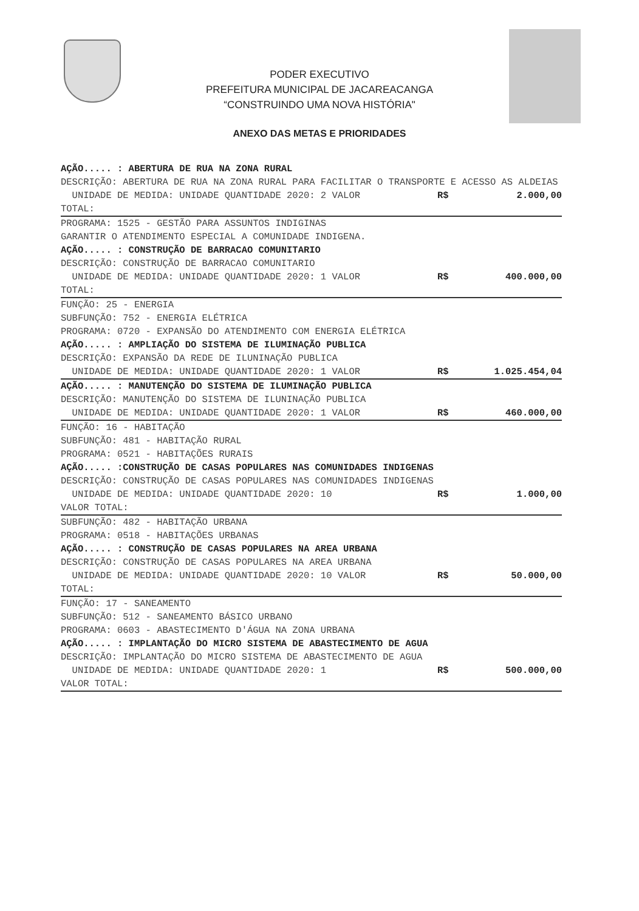PODER EXECUTIVO
PREFEITURA MUNICIPAL DE JACAREACANGA
“CONSTRUINDO UMA NOVA HISTÓRIA"
ANEXO DAS METAS E PRIORIDADES
AÇÃO..... : ABERTURA DE RUA NA ZONA RURAL
DESCRIÇÃO: ABERTURA DE RUA NA ZONA RURAL PARA FACILITAR O TRANSPORTE E ACESSO AS ALDEIAS
UNIDADE DE MEDIDA: UNIDADE QUANTIDADE 2020: 2 VALOR R$ 2.000,00
TOTAL:
PROGRAMA: 1525 - GESTÃO PARA ASSUNTOS INDIGINAS
GARANTIR O ATENDIMENTO ESPECIAL A COMUNIDADE INDIGENA.
AÇÃO..... : CONSTRUÇÃO DE BARRACAO COMUNITARIO
DESCRIÇÃO: CONSTRUÇÃO DE BARRACAO COMUNITARIO
UNIDADE DE MEDIDA: UNIDADE QUANTIDADE 2020: 1 VALOR R$ 400.000,00
TOTAL:
FUNÇÃO: 25 - ENERGIA
SUBFUNÇÃO: 752 - ENERGIA ELÉTRICA
PROGRAMA: 0720 - EXPANSÃO DO ATENDIMENTO COM ENERGIA ELÉTRICA
AÇÃO..... : AMPLIAÇÃO DO SISTEMA DE ILUMINAÇÃO PUBLICA
DESCRIÇÃO: EXPANSÃO DA REDE DE ILUNINAÇÃO PUBLICA
UNIDADE DE MEDIDA: UNIDADE QUANTIDADE 2020: 1 VALOR R$ 1.025.454,04
AÇÃO..... : MANUTENÇÃO DO SISTEMA DE ILUMINAÇÃO PUBLICA
DESCRIÇÃO: MANUTENÇÃO DO SISTEMA DE ILUNINAÇÃO PUBLICA
UNIDADE DE MEDIDA: UNIDADE QUANTIDADE 2020: 1 VALOR R$ 460.000,00
FUNÇÃO: 16 - HABITAÇÃO
SUBFUNÇÃO: 481 - HABITAÇÃO RURAL
PROGRAMA: 0521 - HABITAÇÕES RURAIS
AÇÃO..... :CONSTRUÇÃO DE CASAS POPULARES NAS COMUNIDADES INDIGENAS
DESCRIÇÃO: CONSTRUÇÃO DE CASAS POPULARES NAS COMUNIDADES INDIGENAS
UNIDADE DE MEDIDA: UNIDADE QUANTIDADE 2020: 10 R$ 1.000,00
VALOR TOTAL:
SUBFUNÇÃO: 482 - HABITAÇÃO URBANA
PROGRAMA: 0518 - HABITAÇÕES URBANAS
AÇÃO..... : CONSTRUÇÃO DE CASAS POPULARES NA AREA URBANA
DESCRIÇÃO: CONSTRUÇÃO DE CASAS POPULARES NA AREA URBANA
UNIDADE DE MEDIDA: UNIDADE QUANTIDADE 2020: 10 VALOR R$ 50.000,00
TOTAL:
FUNÇÃO: 17 - SANEAMENTO
SUBFUNÇÃO: 512 - SANEAMENTO BÁSICO URBANO
PROGRAMA: 0603 - ABASTECIMENTO D'ÁGUA NA ZONA URBANA
AÇÃO..... : IMPLANTAÇÃO DO MICRO SISTEMA DE ABASTECIMENTO DE AGUA
DESCRIÇÃO: IMPLANTAÇÃO DO MICRO SISTEMA DE ABASTECIMENTO DE AGUA
UNIDADE DE MEDIDA: UNIDADE QUANTIDADE 2020: 1 R$ 500.000,00
VALOR TOTAL: